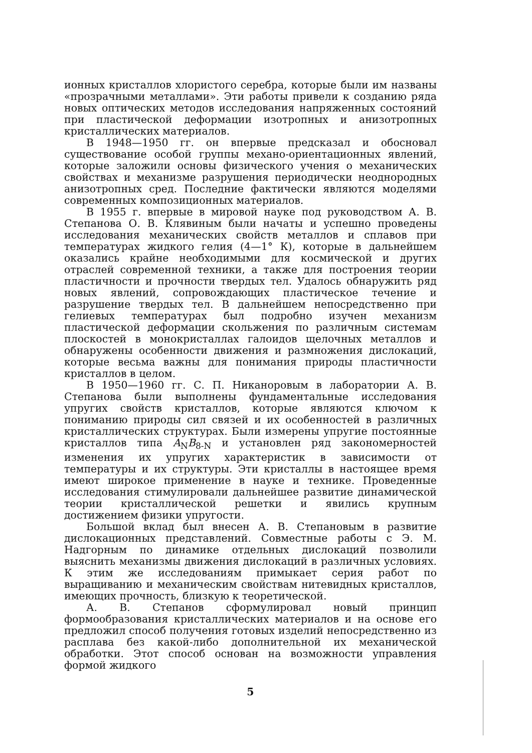ионных кристаллов хлористого серебра, которые были им названы «прозрачными металлами». Эти работы привели к созданию ряда новых оптических методов исследования напряженных состояний при пластической деформации изотропных и анизотропных кристаллических материалов.
В 1948—1950 гг. он впервые предсказал и обосновал существование особой группы механо-ориентационных явлений, которые заложили основы физического учения о механических свойствах и механизме разрушения периодически неоднородных анизотропных сред. Последние фактически являются моделями современных композиционных материалов.
В 1955 г. впервые в мировой науке под руководством А. В. Степанова О. В. Клявиным были начаты и успешно проведены исследования механических свойств металлов и сплавов при температурах жидкого гелия (4—1° К), которые в дальнейшем оказались крайне необходимыми для космической и других отраслей современной техники, а также для построения теории пластичности и прочности твердых тел. Удалось обнаружить ряд новых явлений, сопровождающих пластическое течение и разрушение твердых тел. В дальнейшем непосредственно при гелиевых температурах был подробно изучен механизм пластической деформации скольжения по различным системам плоскостей в монокристаллах галоидов щелочных металлов и обнаружены особенности движения и размножения дислокаций, которые весьма важны для понимания природы пластичности кристаллов в целом.
В 1950—1960 гг. С. П. Никаноровым в лаборатории А. В. Степанова были выполнены фундаментальные исследования упругих свойств кристаллов, которые являются ключом к пониманию природы сил связей и их особенностей в различных кристаллических структурах. Были измерены упругие постоянные кристаллов типа A<sub>N</sub>B<sub>8-N</sub> и установлен ряд закономерностей изменения их упругих характеристик в зависимости от температуры и их структуры. Эти кристаллы в настоящее время имеют широкое применение в науке и технике. Проведенные исследования стимулировали дальнейшее развитие динамической теории кристаллической решетки и явились крупным достижением физики упругости.
Большой вклад был внесен А. В. Степановым в развитие дислокационных представлений. Совместные работы с Э. М. Надгорным по динамике отдельных дислокаций позволили выяснить механизмы движения дислокаций в различных условиях. К этим же исследованиям примыкает серия работ по выращиванию и механическим свойствам нитевидных кристаллов, имеющих прочность, близкую к теоретической.
А. В. Степанов сформулировал новый принцип формообразования кристаллических материалов и на основе его предложил способ получения готовых изделий непосредственно из расплава без какой-либо дополнительной их механической обработки. Этот способ основан на возможности управления формой жидкого
5